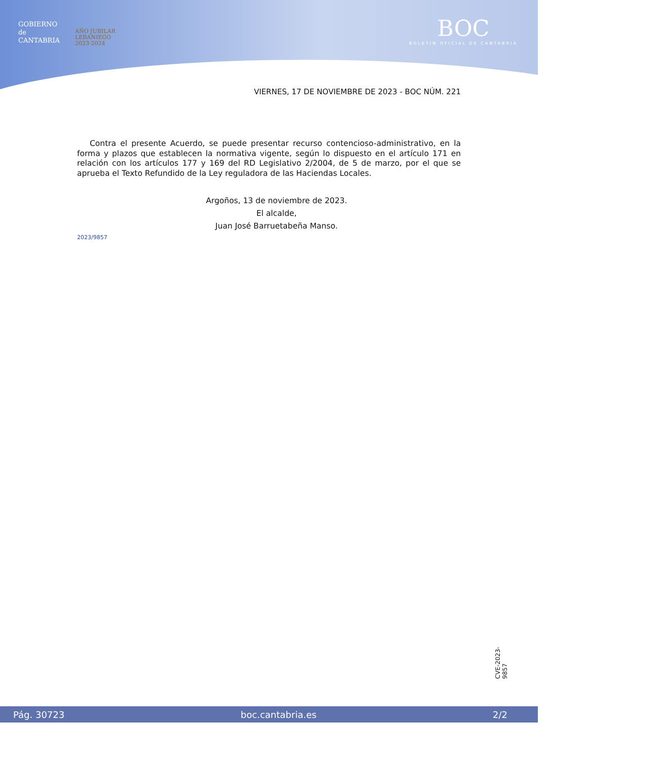GOBIERNO
de
CANTABRIA
AÑO JUBILAR
LEBANIEGO
2023·2024
BOC
BOLETÍN OFICIAL DE CANTABRIA
VIERNES, 17 DE NOVIEMBRE DE 2023 - BOC NÚM. 221
Contra el presente Acuerdo, se puede presentar recurso contencioso-administrativo, en la forma y plazos que establecen la normativa vigente, según lo dispuesto en el artículo 171 en relación con los artículos 177 y 169 del RD Legislativo 2/2004, de 5 de marzo, por el que se aprueba el Texto Refundido de la Ley reguladora de las Haciendas Locales.
Argoños, 13 de noviembre de 2023.
El alcalde,
Juan José Barruetabeña Manso.
2023/9857
CVE-2023-9857
Pág. 30723 boc.cantabria.es 2/2